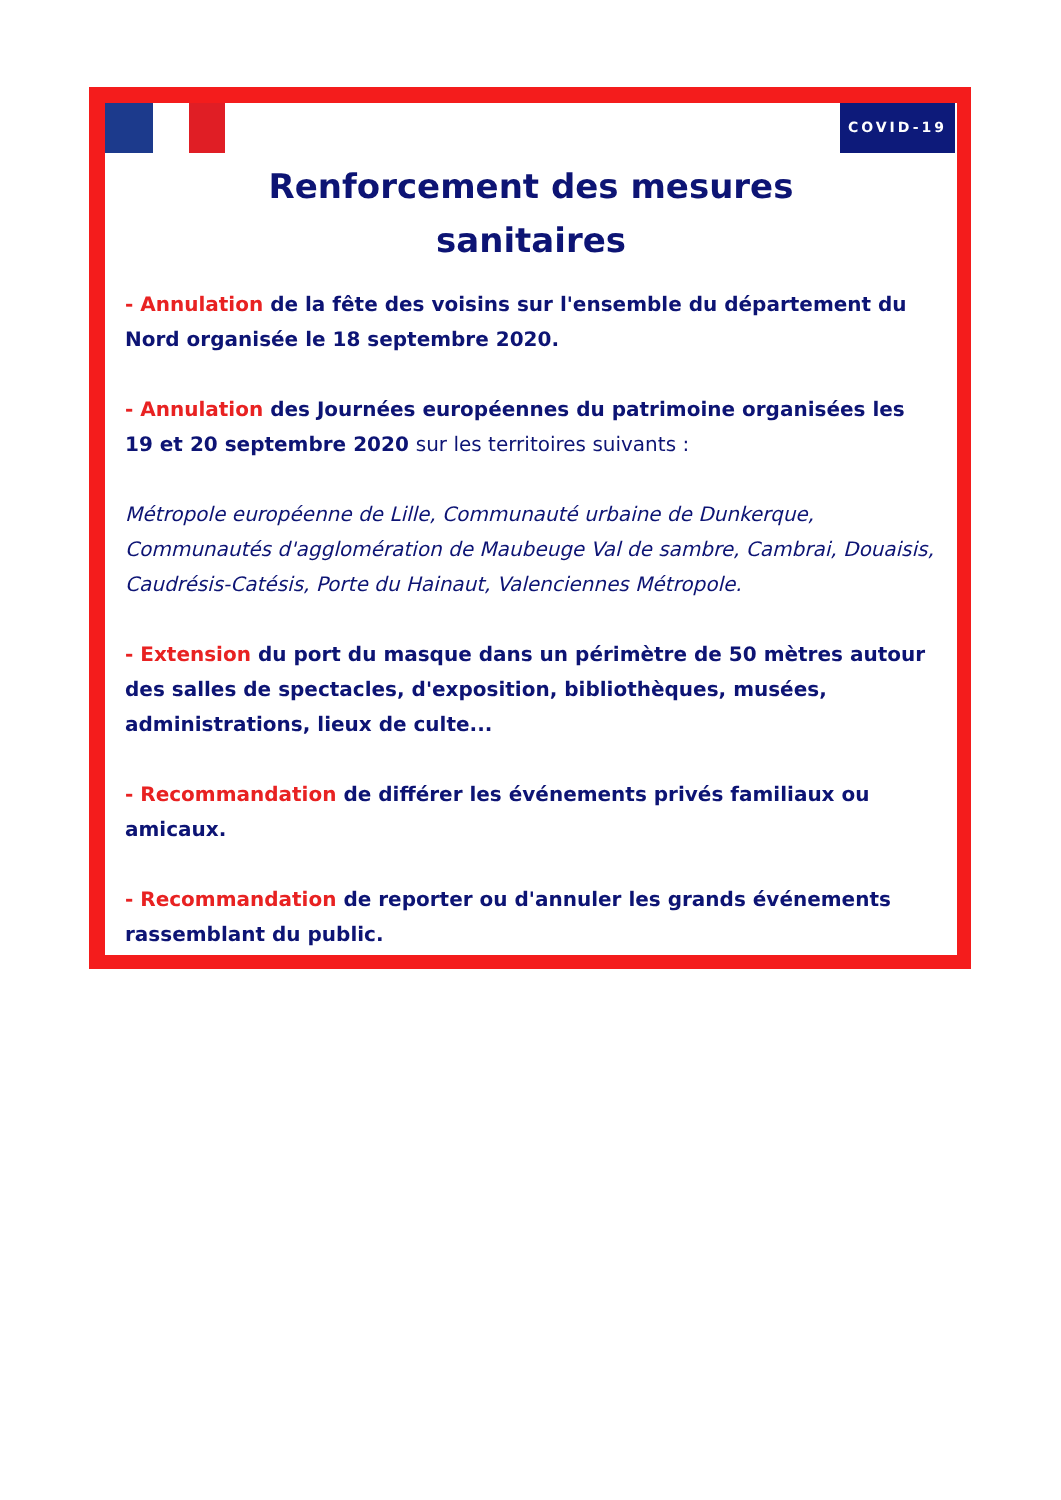COVID-19
Renforcement des mesures
sanitaires
- Annulation de la fête des voisins sur l'ensemble du département du Nord organisée le 18 septembre 2020.
- Annulation des Journées européennes du patrimoine organisées les 19 et 20 septembre 2020 sur les territoires suivants :
Métropole européenne de Lille, Communauté urbaine de Dunkerque, Communautés d'agglomération de Maubeuge Val de sambre, Cambrai, Douaisis, Caudrésis-Catésis, Porte du Hainaut, Valenciennes Métropole.
- Extension du port du masque dans un périmètre de 50 mètres autour des salles de spectacles, d'exposition, bibliothèques, musées, administrations, lieux de culte...
- Recommandation de différer les événements privés familiaux ou amicaux.
- Recommandation de reporter ou d'annuler les grands événements rassemblant du public.